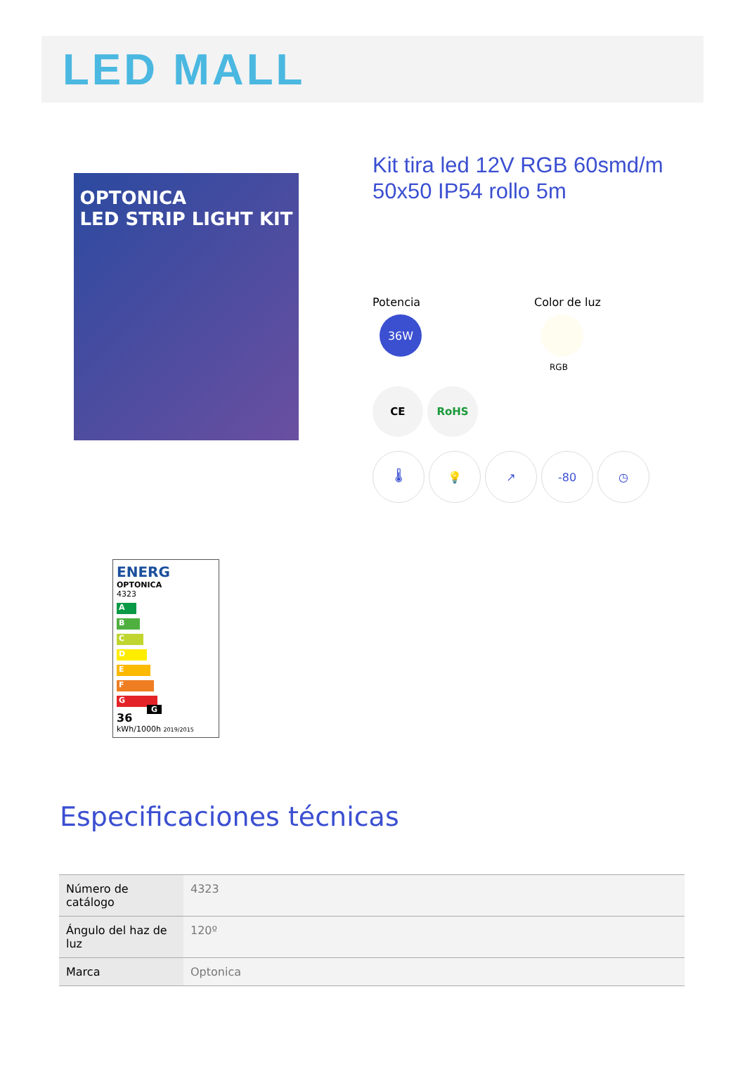LED MALL
OPTONICA
LED STRIP LIGHT KIT
Kit tira led 12V RGB 60smd/m 50x50 IP54 rollo 5m
Potencia
36W
Color de luz
RGB
CE RoHS
🌡 💡 ↗ -80 ◷
ENERG
OPTONICA
4323
A
B
C
D
E
F
G G
36
kWh/1000h 2019/2015
Especificaciones técnicas
| Número de catálogo | 4323 |
| Ángulo del haz de luz | 120º |
| Marca | Optonica |